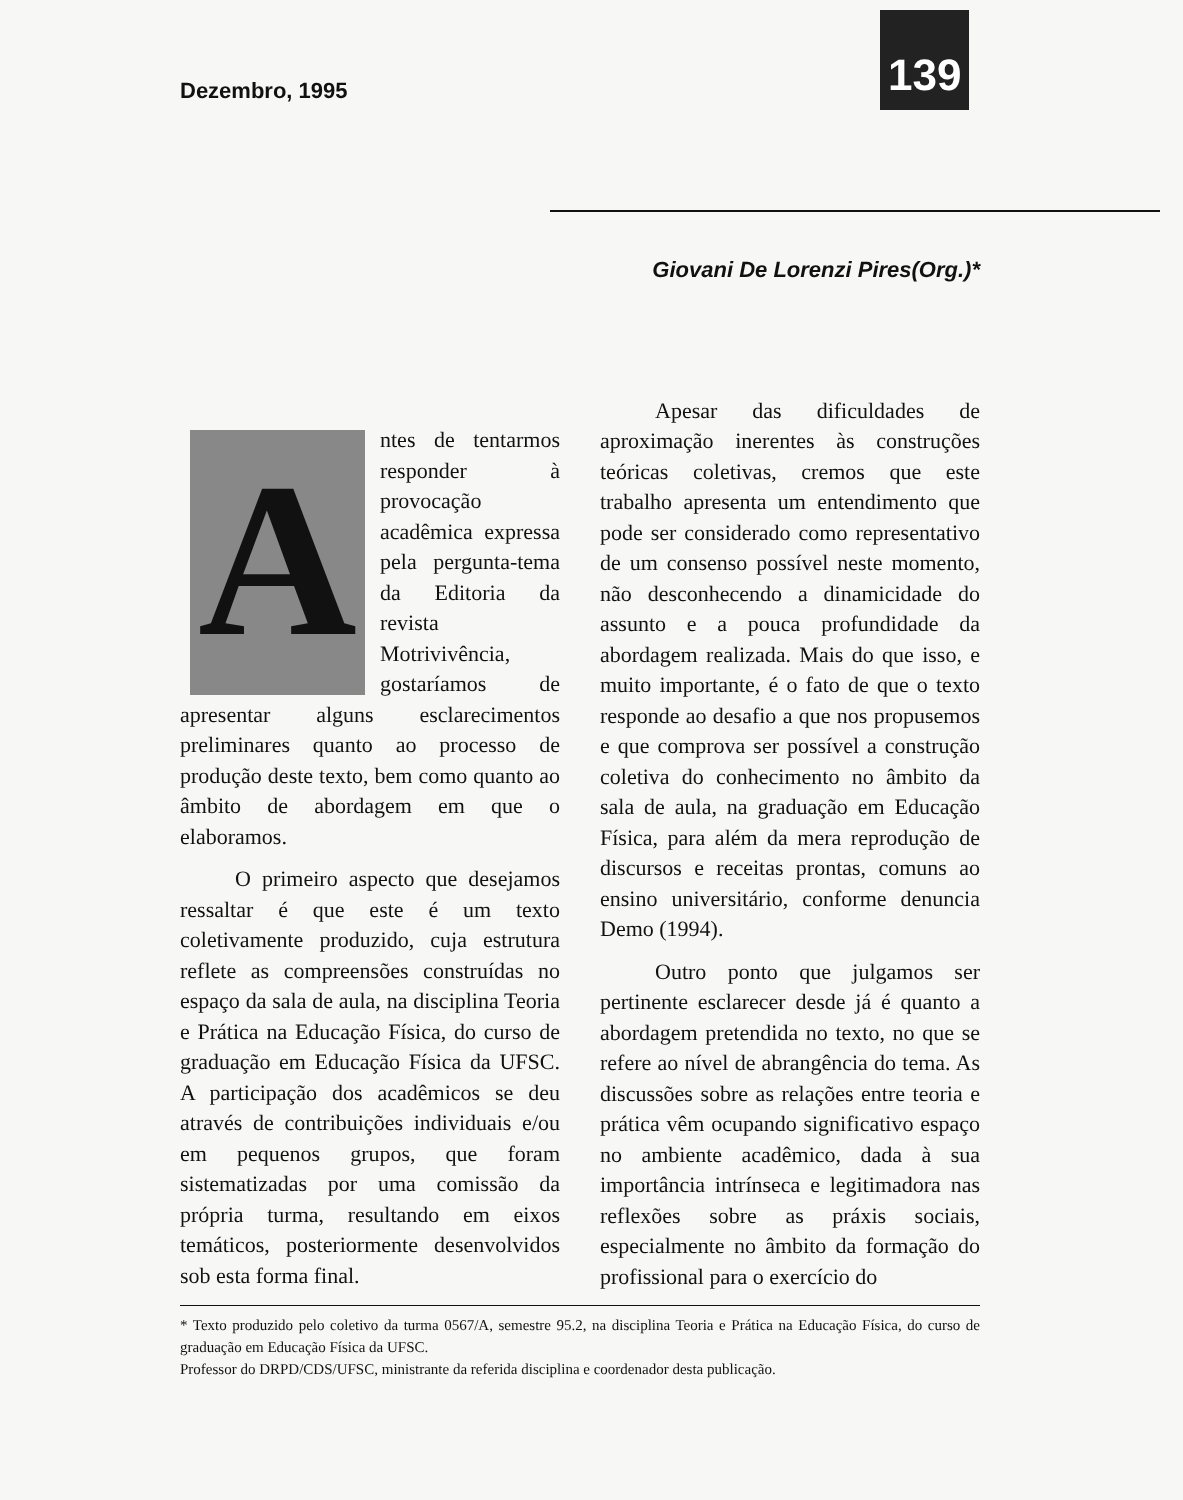Dezembro, 1995
139
A
ntes de tentarmos responder à provocação acadêmica expressa pela pergunta-tema da Editoria da revista Motrivivência, gostaríamos de apresentar alguns esclarecimentos preliminares quanto ao processo de produção deste texto, bem como quanto ao âmbito de abordagem em que o elaboramos.
O primeiro aspecto que desejamos ressaltar é que este é um texto coletivamente produzido, cuja estrutura reflete as compreensões construídas no espaço da sala de aula, na disciplina Teoria e Prática na Educação Física, do curso de graduação em Educação Física da UFSC. A participação dos acadêmicos se deu através de contribuições individuais e/ou em pequenos grupos, que foram sistematizadas por uma comissão da própria turma, resultando em eixos temáticos, posteriormente desenvolvidos sob esta forma final.
Giovani De Lorenzi Pires(Org.)*
Apesar das dificuldades de aproximação inerentes às construções teóricas coletivas, cremos que este trabalho apresenta um entendimento que pode ser considerado como representativo de um consenso possível neste momento, não desconhecendo a dinamicidade do assunto e a pouca profundidade da abordagem realizada. Mais do que isso, e muito importante, é o fato de que o texto responde ao desafio a que nos propusemos e que comprova ser possível a construção coletiva do conhecimento no âmbito da sala de aula, na graduação em Educação Física, para além da mera reprodução de discursos e receitas prontas, comuns ao ensino universitário, conforme denuncia Demo (1994).
Outro ponto que julgamos ser pertinente esclarecer desde já é quanto a abordagem pretendida no texto, no que se refere ao nível de abrangência do tema. As discussões sobre as relações entre teoria e prática vêm ocupando significativo espaço no ambiente acadêmico, dada à sua importância intrínseca e legitimadora nas reflexões sobre as práxis sociais, especialmente no âmbito da formação do profissional para o exercício do
* Texto produzido pelo coletivo da turma 0567/A, semestre 95.2, na disciplina Teoria e Prática na Educação Física, do curso de graduação em Educação Física da UFSC.
Professor do DRPD/CDS/UFSC, ministrante da referida disciplina e coordenador desta publicação.